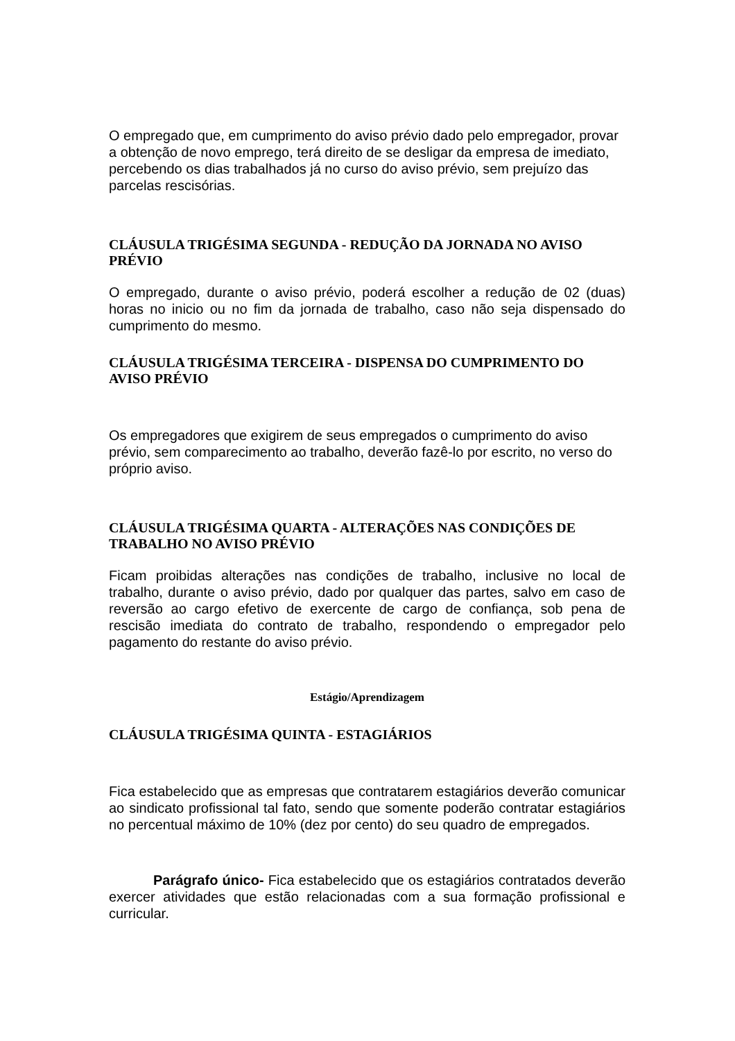O empregado que, em cumprimento do aviso prévio dado pelo empregador, provar a obtenção de novo emprego, terá direito de se desligar da empresa de imediato, percebendo os dias trabalhados já no curso do aviso prévio, sem prejuízo das parcelas rescisórias.
CLÁUSULA TRIGÉSIMA SEGUNDA - REDUÇÃO DA JORNADA NO AVISO PRÉVIO
O empregado, durante o aviso prévio, poderá escolher a redução de 02 (duas) horas no inicio ou no fim da jornada de trabalho, caso não seja dispensado do cumprimento do mesmo.
CLÁUSULA TRIGÉSIMA TERCEIRA - DISPENSA DO CUMPRIMENTO DO AVISO PRÉVIO
Os empregadores que exigirem de seus empregados o cumprimento do aviso prévio, sem comparecimento ao trabalho, deverão fazê-lo por escrito, no verso do próprio aviso.
CLÁUSULA TRIGÉSIMA QUARTA - ALTERAÇÕES NAS CONDIÇÕES DE TRABALHO NO AVISO PRÉVIO
Ficam proibidas alterações nas condições de trabalho, inclusive no local de trabalho, durante o aviso prévio, dado por qualquer das partes, salvo em caso de reversão ao cargo efetivo de exercente de cargo de confiança, sob pena de rescisão imediata do contrato de trabalho, respondendo o empregador pelo pagamento do restante do aviso prévio.
Estágio/Aprendizagem
CLÁUSULA TRIGÉSIMA QUINTA - ESTAGIÁRIOS
Fica estabelecido que as empresas que contratarem estagiários deverão comunicar ao sindicato profissional tal fato, sendo que somente poderão contratar estagiários no percentual máximo de 10% (dez por cento) do seu quadro de empregados.
Parágrafo único- Fica estabelecido que os estagiários contratados deverão exercer atividades que estão relacionadas com a sua formação profissional e curricular.